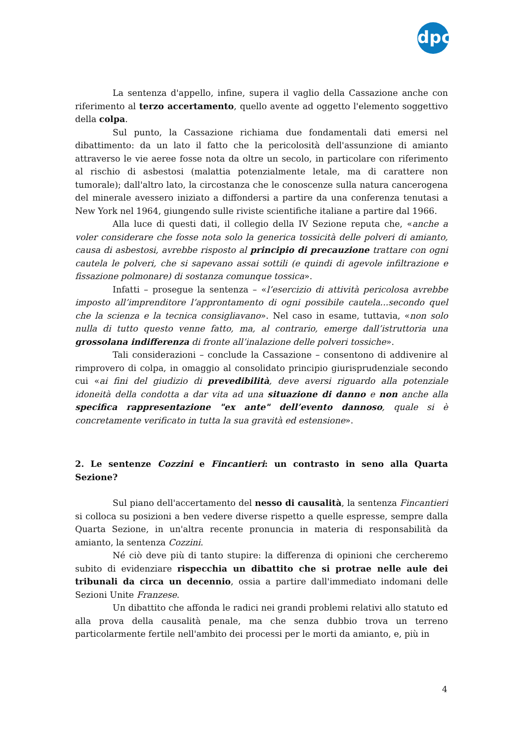dpc
La sentenza d'appello, infine, supera il vaglio della Cassazione anche con riferimento al terzo accertamento, quello avente ad oggetto l'elemento soggettivo della colpa.
Sul punto, la Cassazione richiama due fondamentali dati emersi nel dibattimento: da un lato il fatto che la pericolosità dell'assunzione di amianto attraverso le vie aeree fosse nota da oltre un secolo, in particolare con riferimento al rischio di asbestosi (malattia potenzialmente letale, ma di carattere non tumorale); dall'altro lato, la circostanza che le conoscenze sulla natura cancerogena del minerale avessero iniziato a diffondersi a partire da una conferenza tenutasi a New York nel 1964, giungendo sulle riviste scientifiche italiane a partire dal 1966.
Alla luce di questi dati, il collegio della IV Sezione reputa che, «anche a voler considerare che fosse nota solo la generica tossicità delle polveri di amianto, causa di asbestosi, avrebbe risposto al principio di precauzione trattare con ogni cautela le polveri, che si sapevano assai sottili (e quindi di agevole infiltrazione e fissazione polmonare) di sostanza comunque tossica».
Infatti – prosegue la sentenza – «l’esercizio di attività pericolosa avrebbe imposto all’imprenditore l’approntamento di ogni possibile cautela...secondo quel che la scienza e la tecnica consigliavano». Nel caso in esame, tuttavia, «non solo nulla di tutto questo venne fatto, ma, al contrario, emerge dall’istruttoria una grossolana indifferenza di fronte all’inalazione delle polveri tossiche».
Tali considerazioni – conclude la Cassazione – consentono di addivenire al rimprovero di colpa, in omaggio al consolidato principio giurisprudenziale secondo cui «ai fini del giudizio di prevedibilità, deve aversi riguardo alla potenziale idoneità della condotta a dar vita ad una situazione di danno e non anche alla specifica rappresentazione "ex ante" dell’evento dannoso, quale si è concretamente verificato in tutta la sua gravità ed estensione».
2. Le sentenze Cozzini e Fincantieri: un contrasto in seno alla Quarta Sezione?
Sul piano dell'accertamento del nesso di causalità, la sentenza Fincantieri si colloca su posizioni a ben vedere diverse rispetto a quelle espresse, sempre dalla Quarta Sezione, in un'altra recente pronuncia in materia di responsabilità da amianto, la sentenza Cozzini.
Né ciò deve più di tanto stupire: la differenza di opinioni che cercheremo subito di evidenziare rispecchia un dibattito che si protrae nelle aule dei tribunali da circa un decennio, ossia a partire dall'immediato indomani delle Sezioni Unite Franzese.
Un dibattito che affonda le radici nei grandi problemi relativi allo statuto ed alla prova della causalità penale, ma che senza dubbio trova un terreno particolarmente fertile nell'ambito dei processi per le morti da amianto, e, più in
4